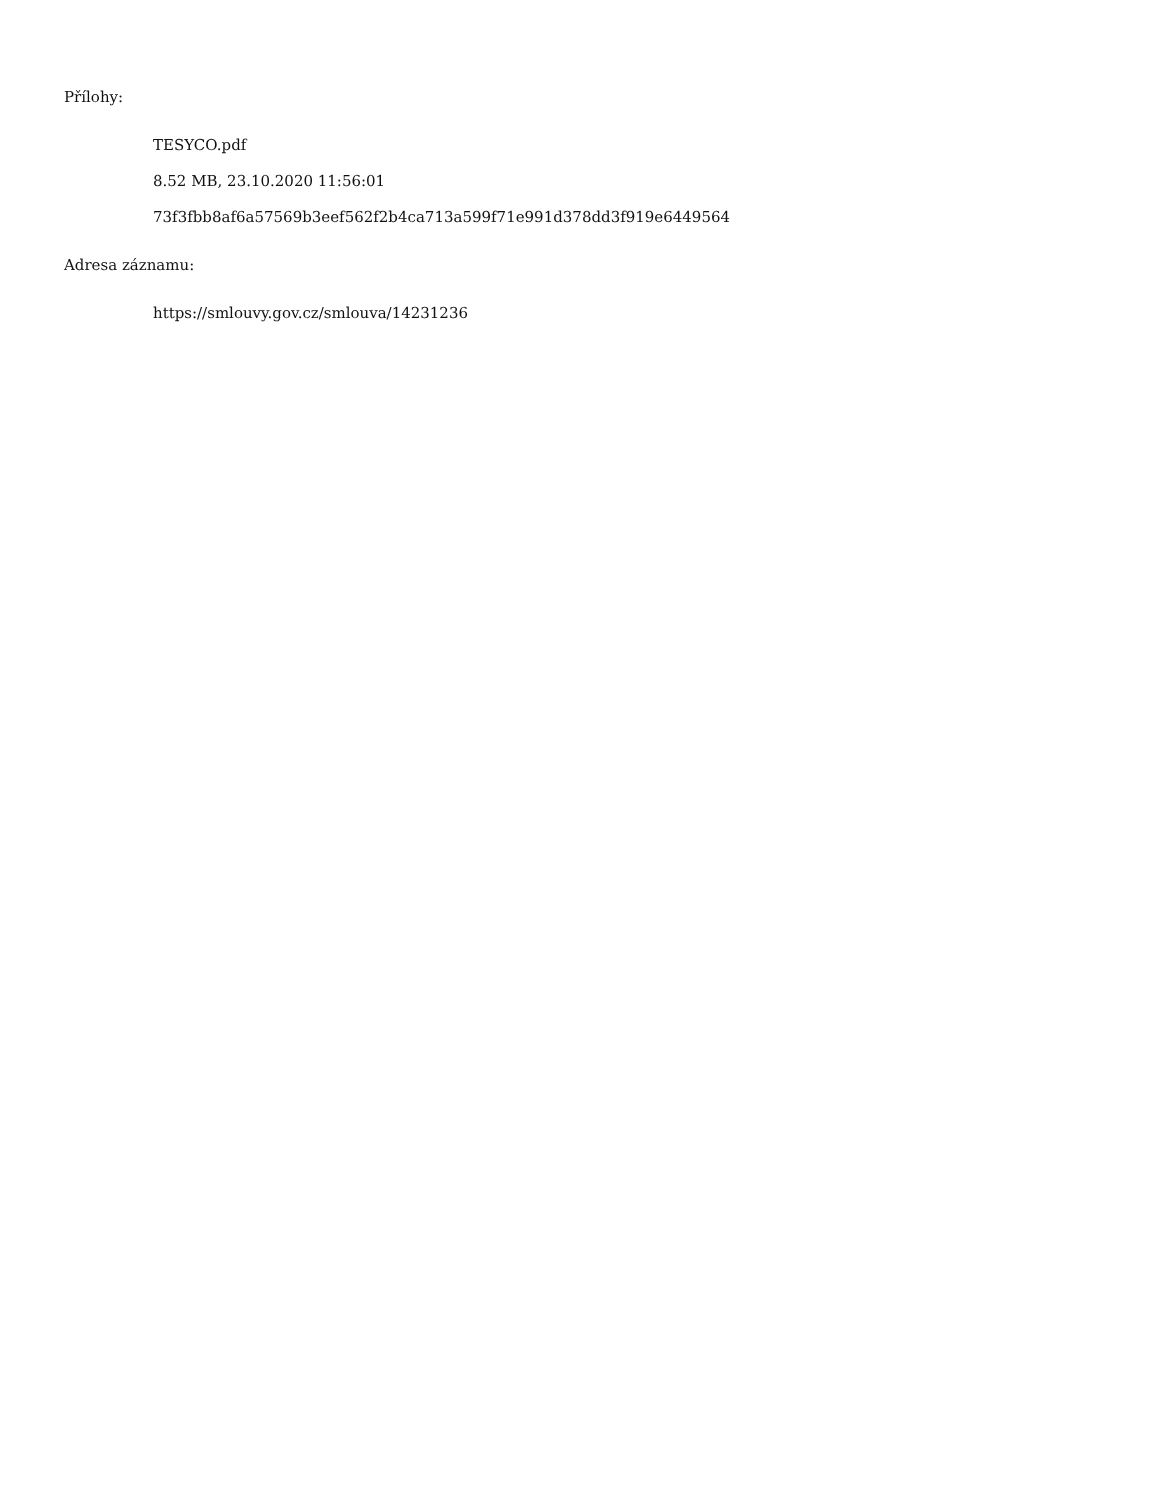Přílohy:
TESYCO.pdf
8.52 MB, 23.10.2020 11:56:01
73f3fbb8af6a57569b3eef562f2b4ca713a599f71e991d378dd3f919e6449564
Adresa záznamu:
https://smlouvy.gov.cz/smlouva/14231236